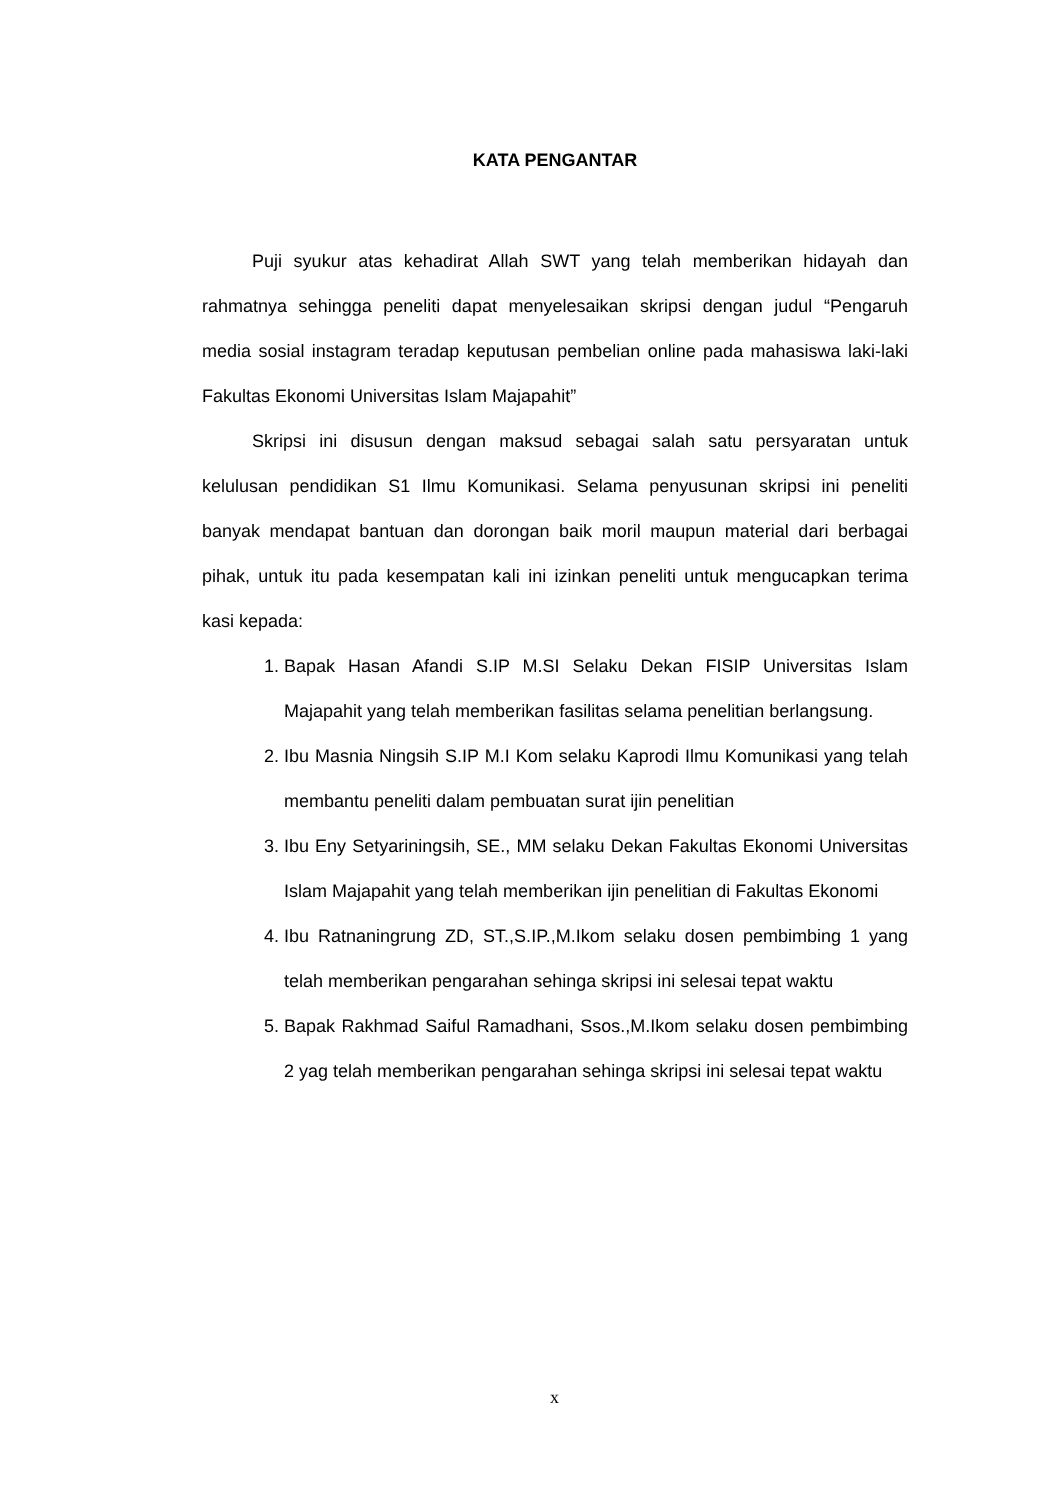KATA PENGANTAR
Puji syukur atas kehadirat Allah SWT yang telah memberikan hidayah dan rahmatnya sehingga peneliti dapat menyelesaikan skripsi dengan judul “Pengaruh media sosial instagram teradap keputusan pembelian online pada mahasiswa laki-laki Fakultas Ekonomi Universitas Islam Majapahit”
Skripsi ini disusun dengan maksud sebagai salah satu persyaratan untuk kelulusan pendidikan S1 Ilmu Komunikasi. Selama penyusunan skripsi ini peneliti banyak mendapat bantuan dan dorongan baik moril maupun material dari berbagai pihak, untuk itu pada kesempatan kali ini izinkan peneliti untuk mengucapkan terima kasi kepada:
1. Bapak Hasan Afandi S.IP M.SI Selaku Dekan FISIP Universitas Islam Majapahit yang telah memberikan fasilitas selama penelitian berlangsung.
2. Ibu Masnia Ningsih S.IP M.I Kom selaku Kaprodi Ilmu Komunikasi yang telah membantu peneliti dalam pembuatan surat ijin penelitian
3. Ibu Eny Setyariningsih, SE., MM selaku Dekan Fakultas Ekonomi Universitas Islam Majapahit yang telah memberikan ijin penelitian di Fakultas Ekonomi
4. Ibu Ratnaningrung ZD, ST.,S.IP.,M.Ikom selaku dosen pembimbing 1 yang telah memberikan pengarahan sehinga skripsi ini selesai tepat waktu
5. Bapak Rakhmad Saiful Ramadhani, Ssos.,M.Ikom selaku dosen pembimbing 2 yag telah memberikan pengarahan sehinga skripsi ini selesai tepat waktu
x